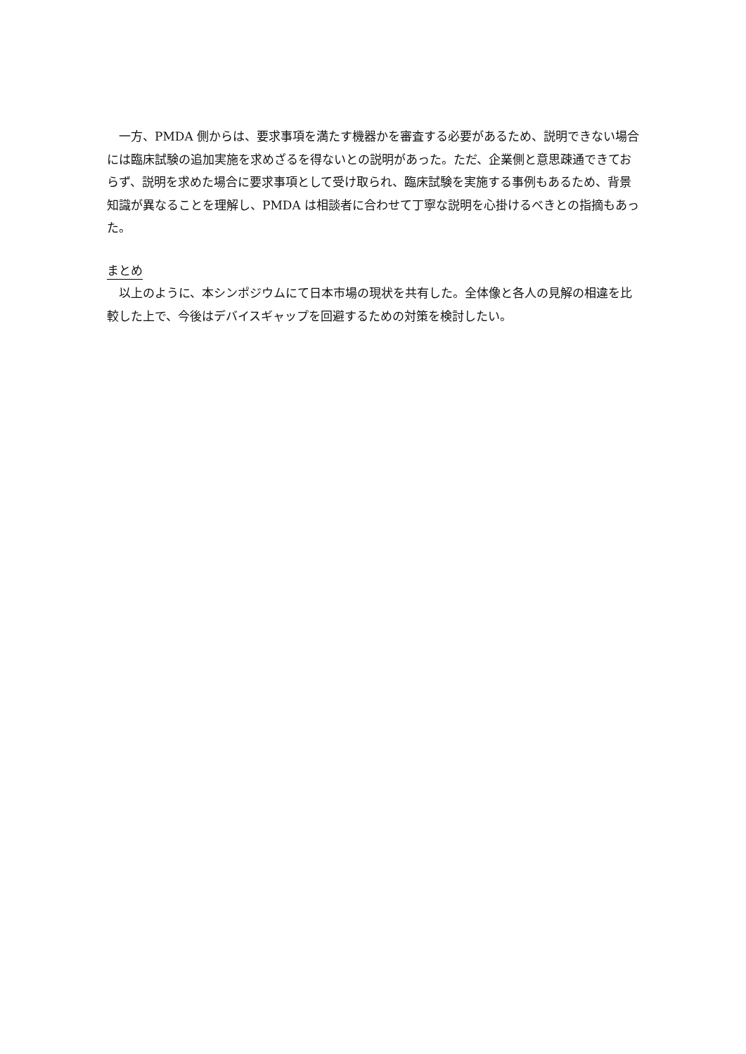一方、PMDA 側からは、要求事項を満たす機器かを審査する必要があるため、説明できない場合には臨床試験の追加実施を求めざるを得ないとの説明があった。ただ、企業側と意思疎通できておらず、説明を求めた場合に要求事項として受け取られ、臨床試験を実施する事例もあるため、背景知識が異なることを理解し、PMDA は相談者に合わせて丁寧な説明を心掛けるべきとの指摘もあった。
まとめ
　以上のように、本シンポジウムにて日本市場の現状を共有した。全体像と各人の見解の相違を比較した上で、今後はデバイスギャップを回避するための対策を検討したい。